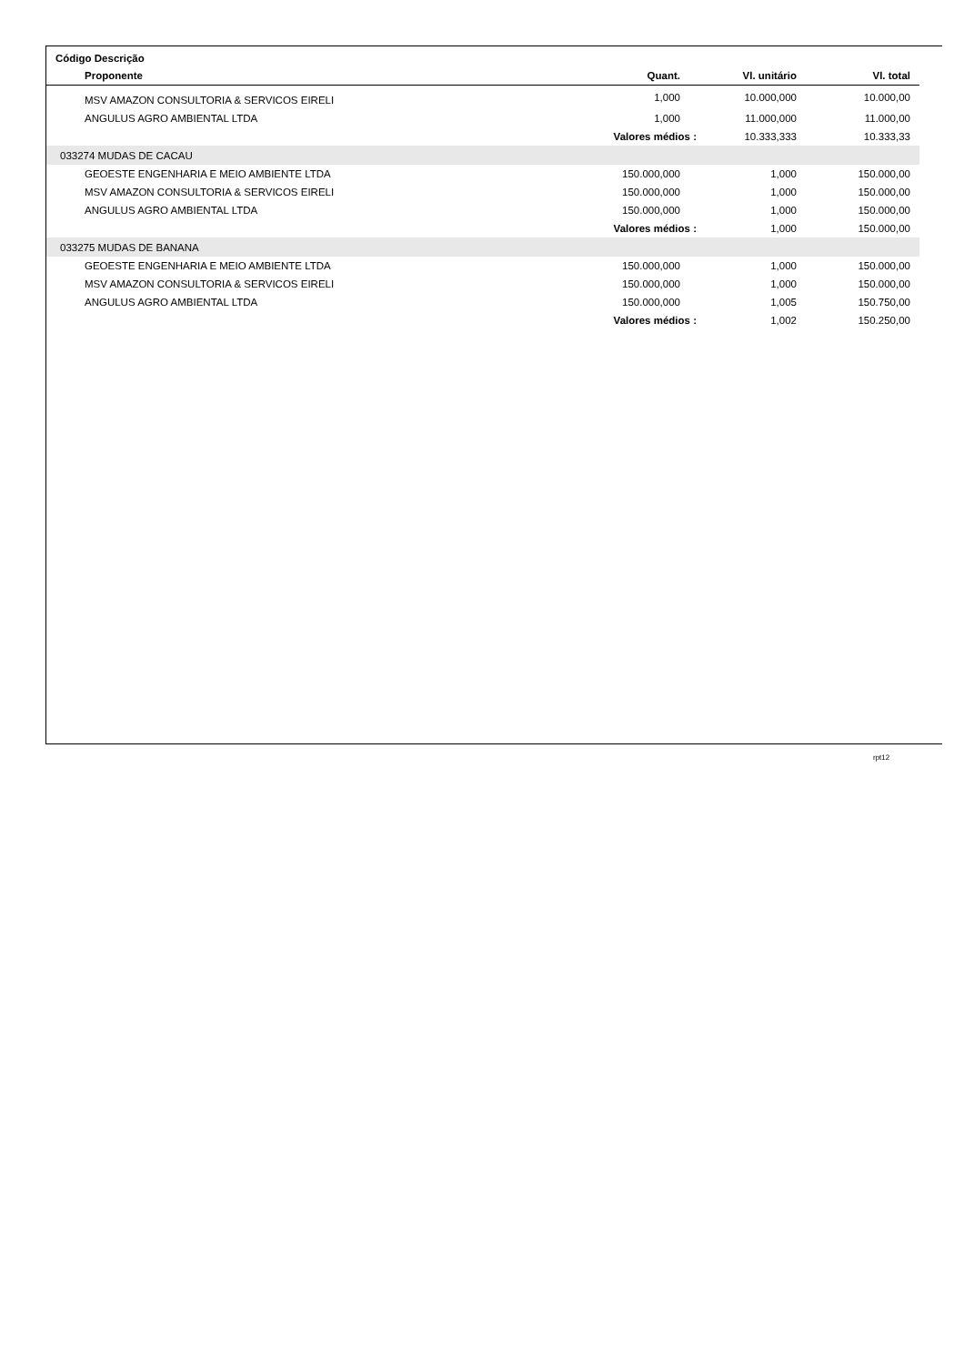| Código Descrição | | | |
| --- | --- | --- | --- |
| Proponente | Quant. | Vl. unitário | Vl. total |
| MSV AMAZON CONSULTORIA & SERVICOS EIRELI | 1,000 | 10.000,000 | 10.000,00 |
| ANGULUS AGRO AMBIENTAL LTDA | 1,000 | 11.000,000 | 11.000,00 |
| | Valores médios : | 10.333,333 | 10.333,33 |
| 033274 MUDAS DE CACAU | | | |
| GEOESTE ENGENHARIA E MEIO AMBIENTE LTDA | 150.000,000 | 1,000 | 150.000,00 |
| MSV AMAZON CONSULTORIA & SERVICOS EIRELI | 150.000,000 | 1,000 | 150.000,00 |
| ANGULUS AGRO AMBIENTAL LTDA | 150.000,000 | 1,000 | 150.000,00 |
| | Valores médios : | 1,000 | 150.000,00 |
| 033275 MUDAS DE BANANA | | | |
| GEOESTE ENGENHARIA E MEIO AMBIENTE LTDA | 150.000,000 | 1,000 | 150.000,00 |
| MSV AMAZON CONSULTORIA & SERVICOS EIRELI | 150.000,000 | 1,000 | 150.000,00 |
| ANGULUS AGRO AMBIENTAL LTDA | 150.000,000 | 1,005 | 150.750,00 |
| | Valores médios : | 1,002 | 150.250,00 |
rpt12